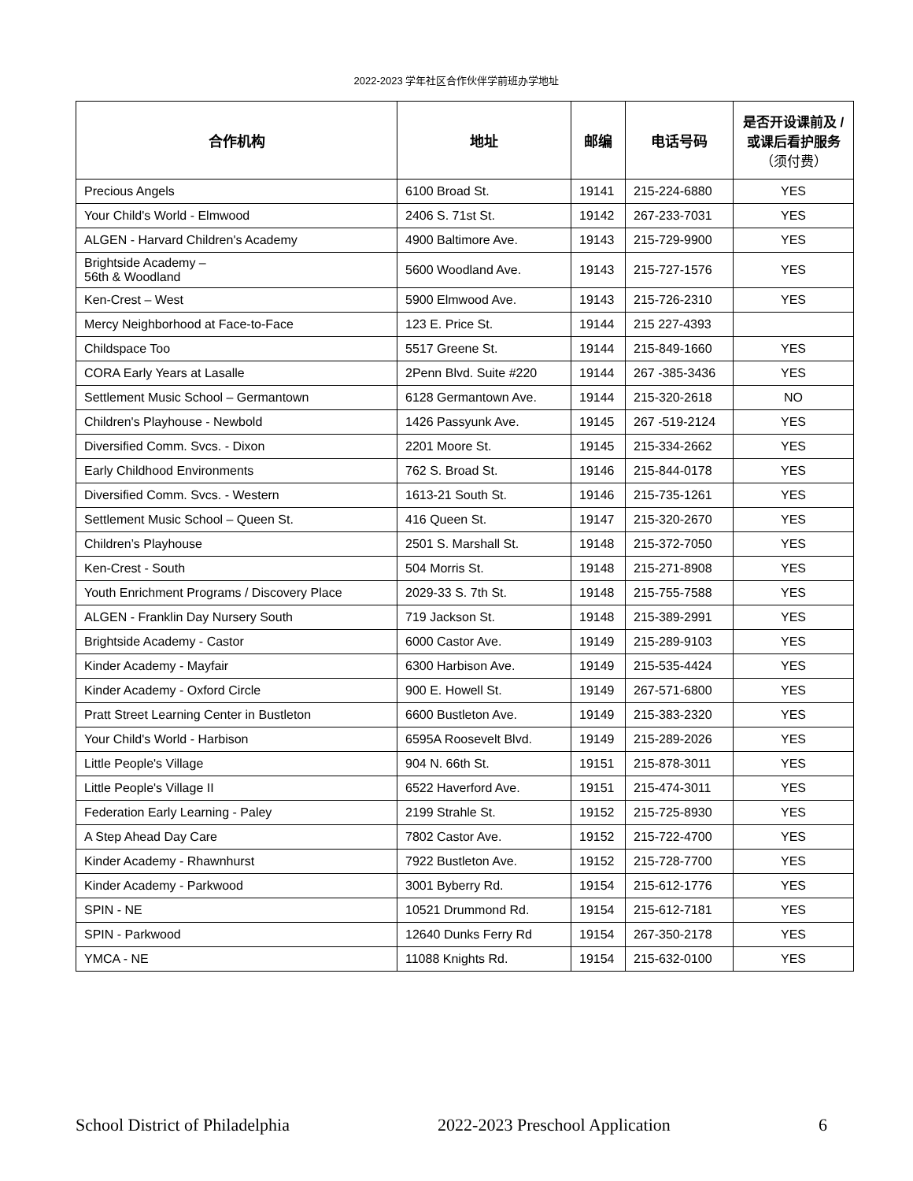2022-2023 学年社区合作伙伴学前班办学地址
| 合作机构 | 地址 | 邮编 | 电话号码 | 是否开设课前及 / 或课后看护服务 （须付费） |
| --- | --- | --- | --- | --- |
| Precious Angels | 6100 Broad St. | 19141 | 215-224-6880 | YES |
| Your Child's World - Elmwood | 2406 S. 71st St. | 19142 | 267-233-7031 | YES |
| ALGEN - Harvard Children's Academy | 4900 Baltimore Ave. | 19143 | 215-729-9900 | YES |
| Brightside Academy – 56th & Woodland | 5600 Woodland Ave. | 19143 | 215-727-1576 | YES |
| Ken-Crest – West | 5900 Elmwood Ave. | 19143 | 215-726-2310 | YES |
| Mercy Neighborhood at Face-to-Face | 123 E. Price St. | 19144 | 215 227-4393 | |
| Childspace Too | 5517 Greene St. | 19144 | 215-849-1660 | YES |
| CORA Early Years at Lasalle | 2Penn Blvd. Suite #220 | 19144 | 267 -385-3436 | YES |
| Settlement Music School – Germantown | 6128 Germantown Ave. | 19144 | 215-320-2618 | NO |
| Children's Playhouse - Newbold | 1426 Passyunk Ave. | 19145 | 267 -519-2124 | YES |
| Diversified Comm. Svcs. - Dixon | 2201 Moore St. | 19145 | 215-334-2662 | YES |
| Early Childhood Environments | 762 S. Broad St. | 19146 | 215-844-0178 | YES |
| Diversified Comm. Svcs. - Western | 1613-21 South St. | 19146 | 215-735-1261 | YES |
| Settlement Music School – Queen St. | 416 Queen St. | 19147 | 215-320-2670 | YES |
| Children’s Playhouse | 2501 S. Marshall St. | 19148 | 215-372-7050 | YES |
| Ken-Crest - South | 504 Morris St. | 19148 | 215-271-8908 | YES |
| Youth Enrichment Programs / Discovery Place | 2029-33 S. 7th St. | 19148 | 215-755-7588 | YES |
| ALGEN - Franklin Day Nursery South | 719 Jackson St. | 19148 | 215-389-2991 | YES |
| Brightside Academy - Castor | 6000 Castor Ave. | 19149 | 215-289-9103 | YES |
| Kinder Academy - Mayfair | 6300 Harbison Ave. | 19149 | 215-535-4424 | YES |
| Kinder Academy - Oxford Circle | 900 E. Howell St. | 19149 | 267-571-6800 | YES |
| Pratt Street Learning Center in Bustleton | 6600 Bustleton Ave. | 19149 | 215-383-2320 | YES |
| Your Child's World - Harbison | 6595A Roosevelt Blvd. | 19149 | 215-289-2026 | YES |
| Little People's Village | 904 N. 66th St. | 19151 | 215-878-3011 | YES |
| Little People's Village II | 6522 Haverford Ave. | 19151 | 215-474-3011 | YES |
| Federation Early Learning - Paley | 2199 Strahle St. | 19152 | 215-725-8930 | YES |
| A Step Ahead Day Care | 7802 Castor Ave. | 19152 | 215-722-4700 | YES |
| Kinder Academy - Rhawnhurst | 7922 Bustleton Ave. | 19152 | 215-728-7700 | YES |
| Kinder Academy - Parkwood | 3001 Byberry Rd. | 19154 | 215-612-1776 | YES |
| SPIN - NE | 10521 Drummond Rd. | 19154 | 215-612-7181 | YES |
| SPIN - Parkwood | 12640 Dunks Ferry Rd | 19154 | 267-350-2178 | YES |
| YMCA - NE | 11088 Knights Rd. | 19154 | 215-632-0100 | YES |
School District of Philadelphia 2022-2023 Preschool Application 6